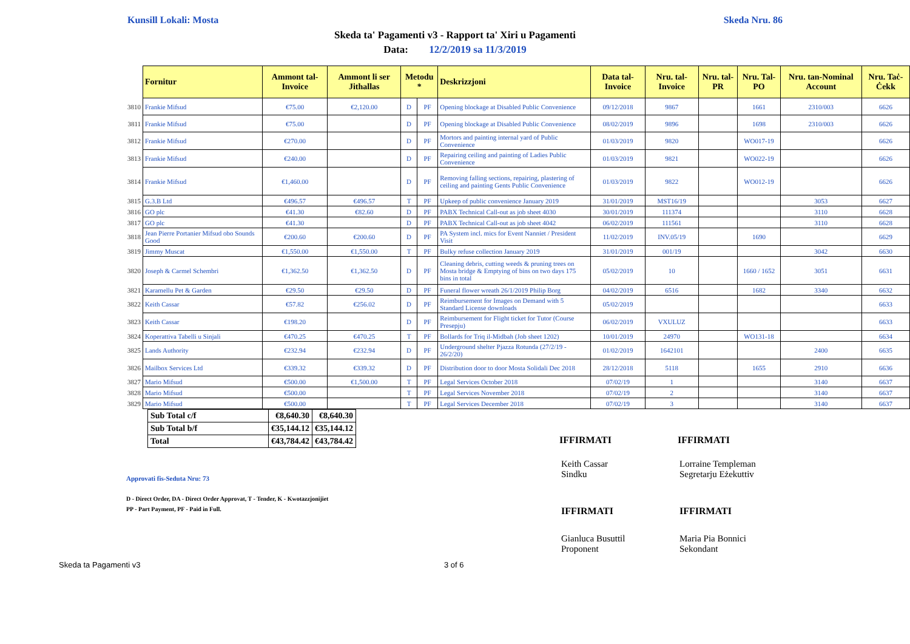Kunsill Lokali: Mosta Skeda Nru. 86
Skeda ta' Pagamenti v3 - Rapport ta' Xiri u Pagamenti
Data: 12/2/2019 sa 11/3/2019
| | Fornitur | Ammont tal-Invoice | Ammont li ser Jithallas | Metodu * | | Deskrizzjoni | Data tal-Invoice | Nru. tal-Invoice | Nru. tal-PR | Nru. Tal-PO | Nru. tan-Nominal Account | Nru. Taċ-Ċekk |
| --- | --- | --- | --- | --- | --- | --- | --- | --- | --- | --- | --- | --- |
| 3810 | Frankie Mifsud | €75.00 | €2,120.00 | D | PF | Opening blockage at Disabled Public Convenience | 09/12/2018 | 9867 | | 1661 | 2310/003 | 6626 |
| 3811 | Frankie Mifsud | €75.00 | | D | PF | Opening blockage at Disabled Public Convenience | 08/02/2019 | 9896 | | 1698 | 2310/003 | 6626 |
| 3812 | Frankie Mifsud | €270.00 | | D | PF | Mortors and painting internal yard of Public Convenience | 01/03/2019 | 9820 | | WO017-19 | | 6626 |
| 3813 | Frankie Mifsud | €240.00 | | D | PF | Repairing ceiling and painting of Ladies Public Convenience | 01/03/2019 | 9821 | | WO022-19 | | 6626 |
| 3814 | Frankie Mifsud | €1,460.00 | | D | PF | Removing falling sections, repairing, plastering of ceiling and painting Gents Public Convenience | 01/03/2019 | 9822 | | WO012-19 | | 6626 |
| 3815 | G.3.B Ltd | €496.57 | €496.57 | T | PF | Upkeep of public convenience January 2019 | 31/01/2019 | MST16/19 | | | 3053 | 6627 |
| 3816 | GO plc | €41.30 | €82.60 | D | PF | PABX Technical Call-out as job sheet 4030 | 30/01/2019 | 111374 | | | 3110 | 6628 |
| 3817 | GO plc | €41.30 | | D | PF | PABX Technical Call-out as job sheet 4042 | 06/02/2019 | 111561 | | | 3110 | 6628 |
| 3818 | Jean Pierre Portanier Mifsud obo Sounds Good | €200.60 | €200.60 | D | PF | PA System incl. mics for Event Nanniet / President Visit | 11/02/2019 | INV.05/19 | | 1690 | | 6629 |
| 3819 | Jimmy Muscat | €1,550.00 | €1,550.00 | T | PF | Bulky refuse collection January 2019 | 31/01/2019 | 001/19 | | | 3042 | 6630 |
| 3820 | Joseph & Carmel Schembri | €1,362.50 | €1,362.50 | D | PF | Cleaning debris, cutting weeds & pruning trees on Mosta bridge & Emptying of bins on two days 175 bins in total | 05/02/2019 | 10 | | 1660 / 1652 | 3051 | 6631 |
| 3821 | Karamellu Pet & Garden | €29.50 | €29.50 | D | PF | Funeral flower wreath 26/1/2019 Philip Borg | 04/02/2019 | 6516 | | 1682 | 3340 | 6632 |
| 3822 | Keith Cassar | €57.82 | €256.02 | D | PF | Reimbursement for Images on Demand with 5 Standard License downloads | 05/02/2019 | | | | | 6633 |
| 3823 | Keith Cassar | €198.20 | | D | PF | Reimbursement for Flight ticket for Tutor (Course Presepju) | 06/02/2019 | VXULUZ | | | | 6633 |
| 3824 | Koperattiva Tabelli u Sinjali | €470.25 | €470.25 | T | PF | Bollards for Triq il-Midbah (Job sheet 1202) | 10/01/2019 | 24970 | | WO131-18 | | 6634 |
| 3825 | Lands Authority | €232.94 | €232.94 | D | PF | Underground shelter Pjazza Rotunda (27/2/19 - 26/2/20) | 01/02/2019 | 1642101 | | | 2400 | 6635 |
| 3826 | Mailbox Services Ltd | €339.32 | €339.32 | D | PF | Distribution door to door Mosta Solidali Dec 2018 | 28/12/2018 | 5118 | | 1655 | 2910 | 6636 |
| 3827 | Mario Mifsud | €500.00 | €1,500.00 | T | PF | Legal Services October 2018 | 07/02/19 | 1 | | | 3140 | 6637 |
| 3828 | Mario Mifsud | €500.00 | | T | PF | Legal Services November 2018 | 07/02/19 | 2 | | | 3140 | 6637 |
| 3829 | Mario Mifsud | €500.00 | | T | PF | Legal Services December 2018 | 07/02/19 | 3 | | | 3140 | 6637 |
| Sub Total c/f | €8,640.30 | €8,640.30 |
| Sub Total b/f | €35,144.12 | €35,144.12 |
| Total | €43,784.42 | €43,784.42 |
IFFIRMATI IFFIRMATI
Approvati fis-Seduta Nru: 73
Keith Cassar
Sindku
Lorraine Templeman
Segretarju Eżekuttiv
D - Direct Order, DA - Direct Order Approvat, T - Tender, K - Kwotazzjonijiet
PP - Part Payment, PF - Paid in Full.
IFFIRMATI IFFIRMATI
Gianluca Busuttil
Proponent
Maria Pia Bonnici
Sekondant
Skeda ta Pagamenti v3 3 of 6